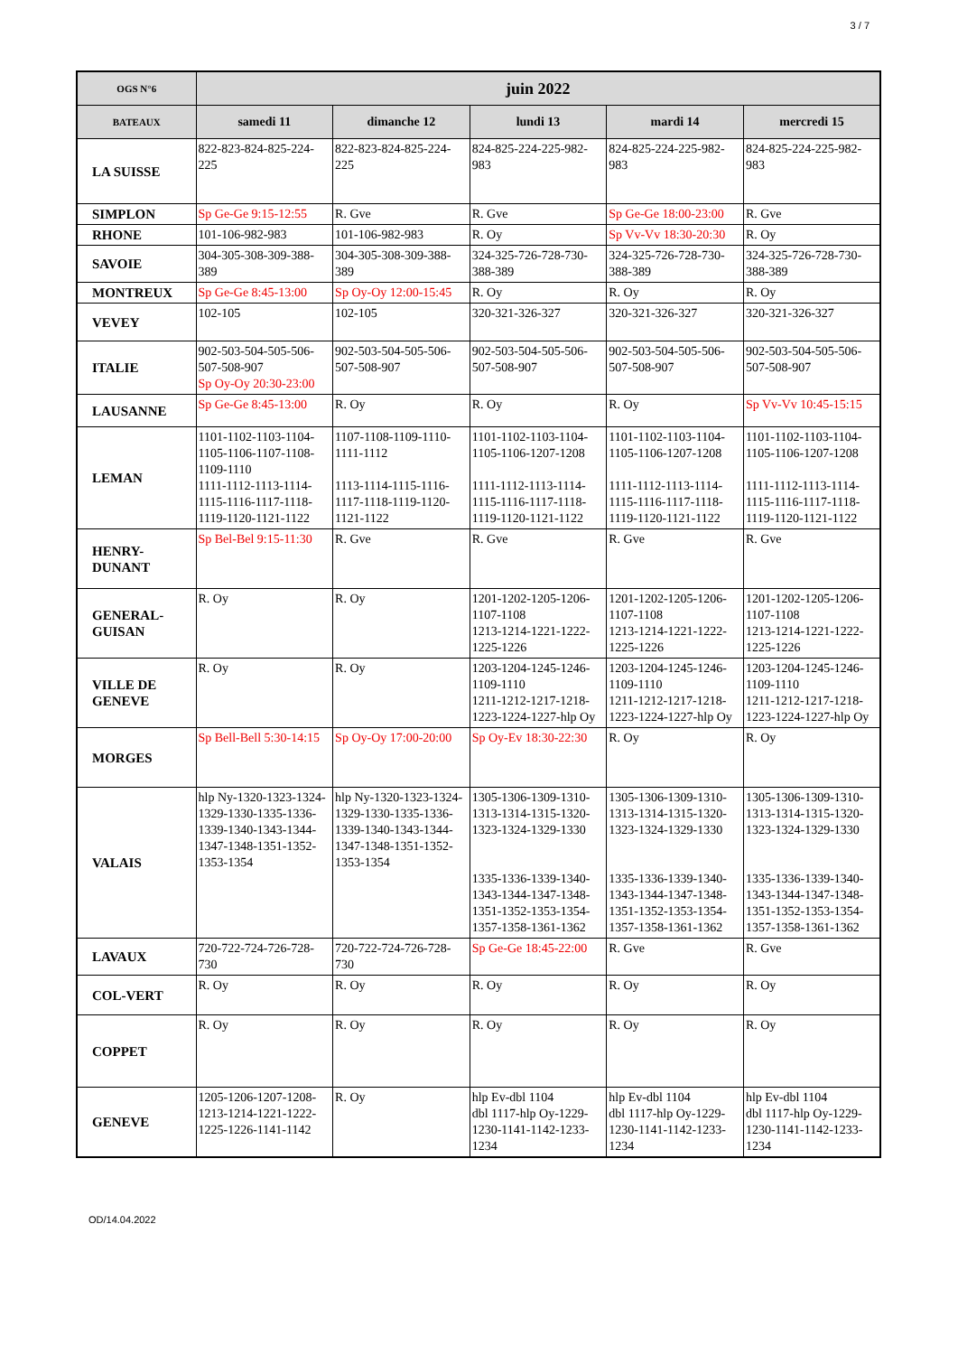3 / 7
| OGS N°6 | juin 2022 | | | | |
| --- | --- | --- | --- | --- | --- |
| BATEAUX | samedi 11 | dimanche 12 | lundi 13 | mardi 14 | mercredi 15 |
| LA SUISSE | 822-823-824-825-224-225 | 822-823-824-825-224-225 | 824-825-224-225-982-983 | 824-825-224-225-982-983 | 824-825-224-225-982-983 |
| SIMPLON | Sp Ge-Ge 9:15-12:55 | R. Gve | R. Gve | Sp Ge-Ge 18:00-23:00 | R. Gve |
| RHONE | 101-106-982-983 | 101-106-982-983 | R. Oy | Sp Vv-Vv 18:30-20:30 | R. Oy |
| SAVOIE | 304-305-308-309-388-389 | 304-305-308-309-388-389 | 324-325-726-728-730-388-389 | 324-325-726-728-730-388-389 | 324-325-726-728-730-388-389 |
| MONTREUX | Sp Ge-Ge 8:45-13:00 | Sp Oy-Oy 12:00-15:45 | R. Oy | R. Oy | R. Oy |
| VEVEY | 102-105 | 102-105 | 320-321-326-327 | 320-321-326-327 | 320-321-326-327 |
| ITALIE | 902-503-504-505-506-507-508-907 Sp Oy-Oy 20:30-23:00 | 902-503-504-505-506-507-508-907 | 902-503-504-505-506-507-508-907 | 902-503-504-505-506-507-508-907 | 902-503-504-505-506-507-508-907 |
| LAUSANNE | Sp Ge-Ge 8:45-13:00 | R. Oy | R. Oy | R. Oy | Sp Vv-Vv 10:45-15:15 |
| LEMAN | 1101-1102-1103-1104-1105-1106-1107-1108-1109-1110 1111-1112-1113-1114-1115-1116-1117-1118-1119-1120-1121-1122 | 1107-1108-1109-1110-1111-1112 1113-1114-1115-1116-1117-1118-1119-1120-1121-1122 | 1101-1102-1103-1104-1105-1106-1207-1208 1111-1112-1113-1114-1115-1116-1117-1118-1119-1120-1121-1122 | 1101-1102-1103-1104-1105-1106-1207-1208 1111-1112-1113-1114-1115-1116-1117-1118-1119-1120-1121-1122 | 1101-1102-1103-1104-1105-1106-1207-1208 1111-1112-1113-1114-1115-1116-1117-1118-1119-1120-1121-1122 |
| HENRY- DUNANT | Sp Bel-Bel 9:15-11:30 | R. Gve | R. Gve | R. Gve | R. Gve |
| GENERAL- GUISAN | R. Oy | R. Oy | 1201-1202-1205-1206-1107-1108 1213-1214-1221-1222-1225-1226 | 1201-1202-1205-1206-1107-1108 1213-1214-1221-1222-1225-1226 | 1201-1202-1205-1206-1107-1108 1213-1214-1221-1222-1225-1226 |
| VILLE DE GENEVE | R. Oy | R. Oy | 1203-1204-1245-1246-1109-1110 1211-1212-1217-1218-1223-1224-1227-hlp Oy | 1203-1204-1245-1246-1109-1110 1211-1212-1217-1218-1223-1224-1227-hlp Oy | 1203-1204-1245-1246-1109-1110 1211-1212-1217-1218-1223-1224-1227-hlp Oy |
| MORGES | Sp Bell-Bell 5:30-14:15 | Sp Oy-Oy 17:00-20:00 | Sp Oy-Ev 18:30-22:30 | R. Oy | R. Oy |
| VALAIS | hlp Ny-1320-1323-1324-1329-1330-1335-1336-1339-1340-1343-1344-1347-1348-1351-1352-1353-1354 | hlp Ny-1320-1323-1324-1329-1330-1335-1336-1339-1340-1343-1344-1347-1348-1351-1352-1353-1354 | 1305-1306-1309-1310-1313-1314-1315-1320-1323-1324-1329-1330 1335-1336-1339-1340-1343-1344-1347-1348-1351-1352-1353-1354-1357-1358-1361-1362 | 1305-1306-1309-1310-1313-1314-1315-1320-1323-1324-1329-1330 1335-1336-1339-1340-1343-1344-1347-1348-1351-1352-1353-1354-1357-1358-1361-1362 | 1305-1306-1309-1310-1313-1314-1315-1320-1323-1324-1329-1330 1335-1336-1339-1340-1343-1344-1347-1348-1351-1352-1353-1354-1357-1358-1361-1362 |
| LAVAUX | 720-722-724-726-728-730 | 720-722-724-726-728-730 | Sp Ge-Ge 18:45-22:00 | R. Gve | R. Gve |
| COL-VERT | R. Oy | R. Oy | R. Oy | R. Oy | R. Oy |
| COPPET | R. Oy | R. Oy | R. Oy | R. Oy | R. Oy |
| GENEVE | 1205-1206-1207-1208- 1213-1214-1221-1222-1225-1226-1141-1142 | R. Oy | hlp Ev-dbl 1104 dbl 1117-hlp Oy-1229-1230-1141-1142-1233-1234 | hlp Ev-dbl 1104 dbl 1117-hlp Oy-1229-1230-1141-1142-1233-1234 | hlp Ev-dbl 1104 dbl 1117-hlp Oy-1229-1230-1141-1142-1233-1234 |
OD/14.04.2022